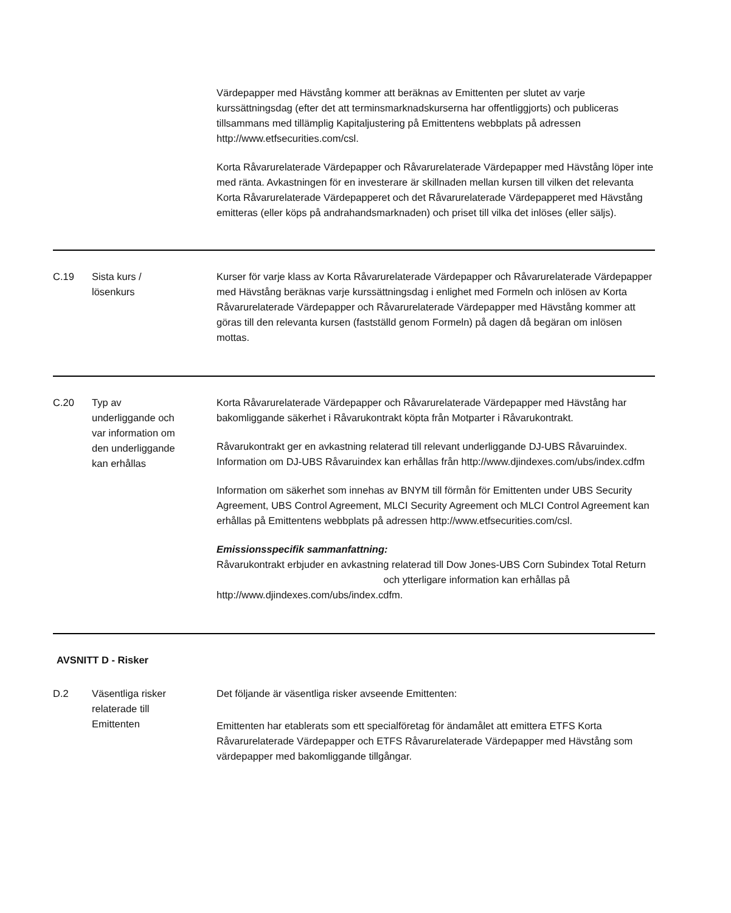Värdepapper med Hävstång kommer att beräknas av Emittenten per slutet av varje kurssättningsdag (efter det att terminsmarknadskurserna har offentliggjorts) och publiceras tillsammans med tillämplig Kapitaljustering på Emittentens webbplats på adressen http://www.etfsecurities.com/csl.
Korta Råvarurelaterade Värdepapper och Råvarurelaterade Värdepapper med Hävstång löper inte med ränta. Avkastningen för en investerare är skillnaden mellan kursen till vilken det relevanta Korta Råvarurelaterade Värdepapperet och det Råvarurelaterade Värdepapperet med Hävstång emitteras (eller köps på andrahandsmarknaden) och priset till vilka det inlöses (eller säljs).
C.19 Sista kurs /
lösenkurs
Kurser för varje klass av Korta Råvarurelaterade Värdepapper och Råvarurelaterade Värdepapper med Hävstång beräknas varje kurssättningsdag i enlighet med Formeln och inlösen av Korta Råvarurelaterade Värdepapper och Råvarurelaterade Värdepapper med Hävstång kommer att göras till den relevanta kursen (fastställd genom Formeln) på dagen då begäran om inlösen mottas.
C.20 Typ av
underliggande och
var information om
den underliggande
kan erhållas
Korta Råvarurelaterade Värdepapper och Råvarurelaterade Värdepapper med Hävstång har bakomliggande säkerhet i Råvarukontrakt köpta från Motparter i Råvarukontrakt.
Råvarukontrakt ger en avkastning relaterad till relevant underliggande DJ-UBS Råvaruindex. Information om DJ-UBS Råvaruindex kan erhållas från http://www.djindexes.com/ubs/index.cdfm
Information om säkerhet som innehas av BNYM till förmån för Emittenten under UBS Security Agreement, UBS Control Agreement, MLCI Security Agreement och MLCI Control Agreement kan erhållas på Emittentens webbplats på adressen http://www.etfsecurities.com/csl.
Emissionsspecifik sammanfattning:
Råvarukontrakt erbjuder en avkastning relaterad till Dow Jones-UBS Corn Subindex Total Return och ytterligare information kan erhållas på http://www.djindexes.com/ubs/index.cdfm.
AVSNITT D - Risker
D.2 Väsentliga risker
relaterade till
Emittenten
Det följande är väsentliga risker avseende Emittenten:
Emittenten har etablerats som ett specialföretag för ändamålet att emittera ETFS Korta Råvarurelaterade Värdepapper och ETFS Råvarurelaterade Värdepapper med Hävstång som värdepapper med bakomliggande tillgångar.